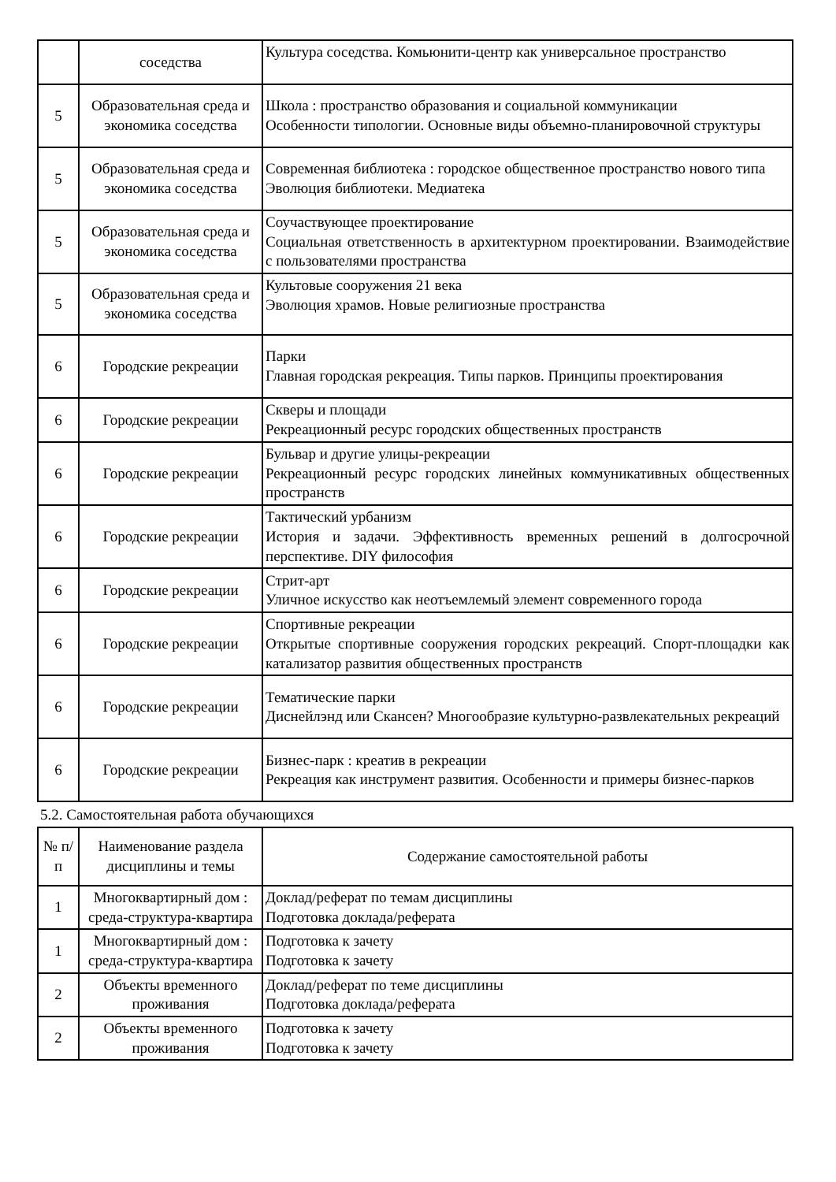| | соседства | Культура соседства. Комьюнити-центр как универсальное пространство |
| 5 | Образовательная среда и экономика соседства | Школа : пространство образования и социальной коммуникации Особенности типологии. Основные виды объемно-планировочной структуры |
| 5 | Образовательная среда и экономика соседства | Современная библиотека : городское общественное пространство нового типа Эволюция библиотеки. Медиатека |
| 5 | Образовательная среда и экономика соседства | Соучаствующее проектирование Социальная ответственность в архитектурном проектировании. Взаимодействие с пользователями пространства |
| 5 | Образовательная среда и экономика соседства | Культовые сооружения 21 века Эволюция храмов. Новые религиозные пространства |
| 6 | Городские рекреации | Парки Главная городская рекреация. Типы парков. Принципы проектирования |
| 6 | Городские рекреации | Скверы и площади Рекреационный ресурс городских общественных пространств |
| 6 | Городские рекреации | Бульвар и другие улицы-рекреации Рекреационный ресурс городских линейных коммуникативных общественных пространств |
| 6 | Городские рекреации | Тактический урбанизм История и задачи. Эффективность временных решений в долгосрочной перспективе. DIY философия |
| 6 | Городские рекреации | Стрит-арт Уличное искусство как неотъемлемый элемент современного города |
| 6 | Городские рекреации | Спортивные рекреации Открытые спортивные сооружения городских рекреаций. Спорт-площадки как катализатор развития общественных пространств |
| 6 | Городские рекреации | Тематические парки Диснейлэнд или Скансен? Многообразие культурно-развлекательных рекреаций |
| 6 | Городские рекреации | Бизнес-парк : креатив в рекреации Рекреация как инструмент развития. Особенности и примеры бизнес-парков |
5.2. Самостоятельная работа обучающихся
| № п/п | Наименование раздела дисциплины и темы | Содержание самостоятельной работы |
| --- | --- | --- |
| 1 | Многоквартирный дом : среда-структура-квартира | Доклад/реферат по темам дисциплины Подготовка доклада/реферата |
| 1 | Многоквартирный дом : среда-структура-квартира | Подготовка к зачету Подготовка к зачету |
| 2 | Объекты временного проживания | Доклад/реферат по теме дисциплины Подготовка доклада/реферата |
| 2 | Объекты временного проживания | Подготовка к зачету Подготовка к зачету |